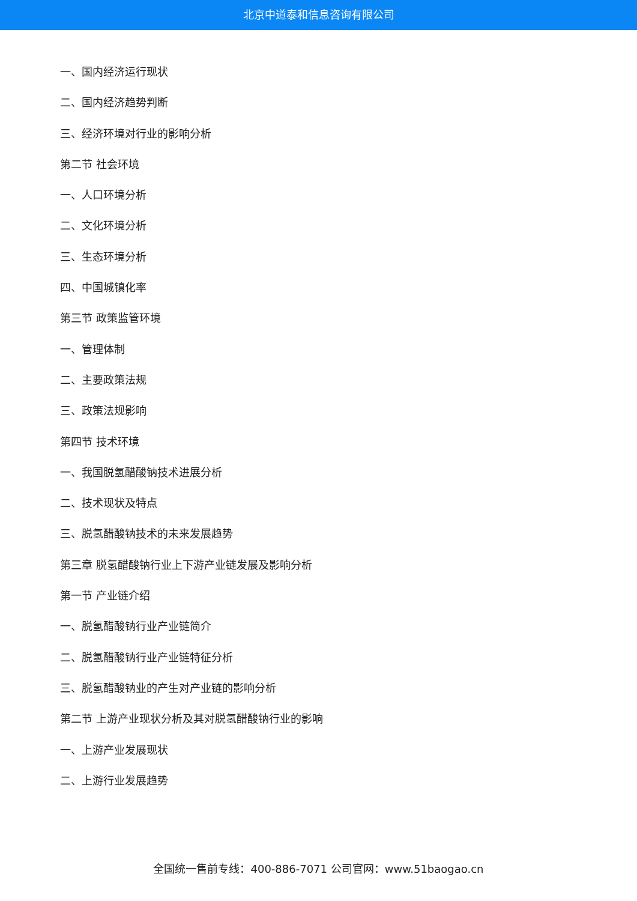北京中道泰和信息咨询有限公司
一、国内经济运行现状
二、国内经济趋势判断
三、经济环境对行业的影响分析
第二节 社会环境
一、人口环境分析
二、文化环境分析
三、生态环境分析
四、中国城镇化率
第三节 政策监管环境
一、管理体制
二、主要政策法规
三、政策法规影响
第四节 技术环境
一、我国脱氢醋酸钠技术进展分析
二、技术现状及特点
三、脱氢醋酸钠技术的未来发展趋势
第三章 脱氢醋酸钠行业上下游产业链发展及影响分析
第一节 产业链介绍
一、脱氢醋酸钠行业产业链简介
二、脱氢醋酸钠行业产业链特征分析
三、脱氢醋酸钠业的产生对产业链的影响分析
第二节 上游产业现状分析及其对脱氢醋酸钠行业的影响
一、上游产业发展现状
二、上游行业发展趋势
全国统一售前专线：400-886-7071 公司官网：www.51baogao.cn